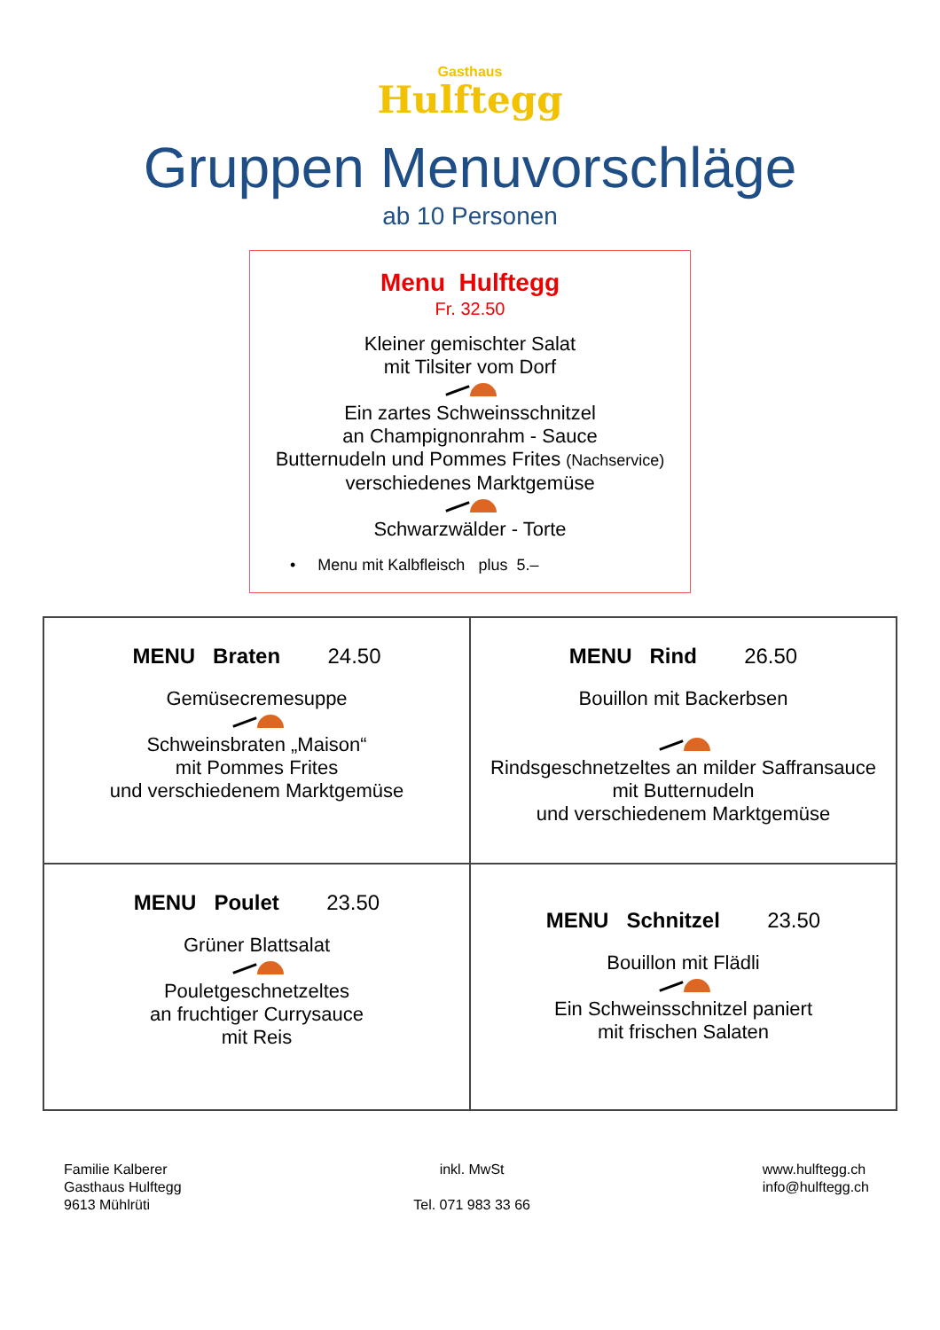Gasthaus
Hulftegg
Gruppen Menuvorschläge
ab 10 Personen
Menu Hulftegg
Fr. 32.50
Kleiner gemischter Salat
mit Tilsiter vom Dorf
Ein zartes Schweinsschnitzel
an Champignonrahm - Sauce
Butternudeln und Pommes Frites (Nachservice)
verschiedenes Marktgemüse
Schwarzwälder - Torte
• Menu mit Kalbfleisch plus 5.–
MENU Braten 24.50
Gemüsecremesuppe
Schweinsbraten „Maison“
mit Pommes Frites
und verschiedenem Marktgemüse
MENU Rind 26.50
Bouillon mit Backerbsen
Rindsgeschnetzeltes an milder Saffransauce
mit Butternudeln
und verschiedenem Marktgemüse
MENU Poulet 23.50
Grüner Blattsalat
Pouletgeschnetzeltes
an fruchtiger Currysauce
mit Reis
MENU Schnitzel 23.50
Bouillon mit Flädli
Ein Schweinsschnitzel paniert
mit frischen Salaten
Familie Kalberer
Gasthaus Hulftegg
9613 Mühlrüti
inkl. MwSt
Tel. 071 983 33 66
www.hulftegg.ch
info@hulftegg.ch